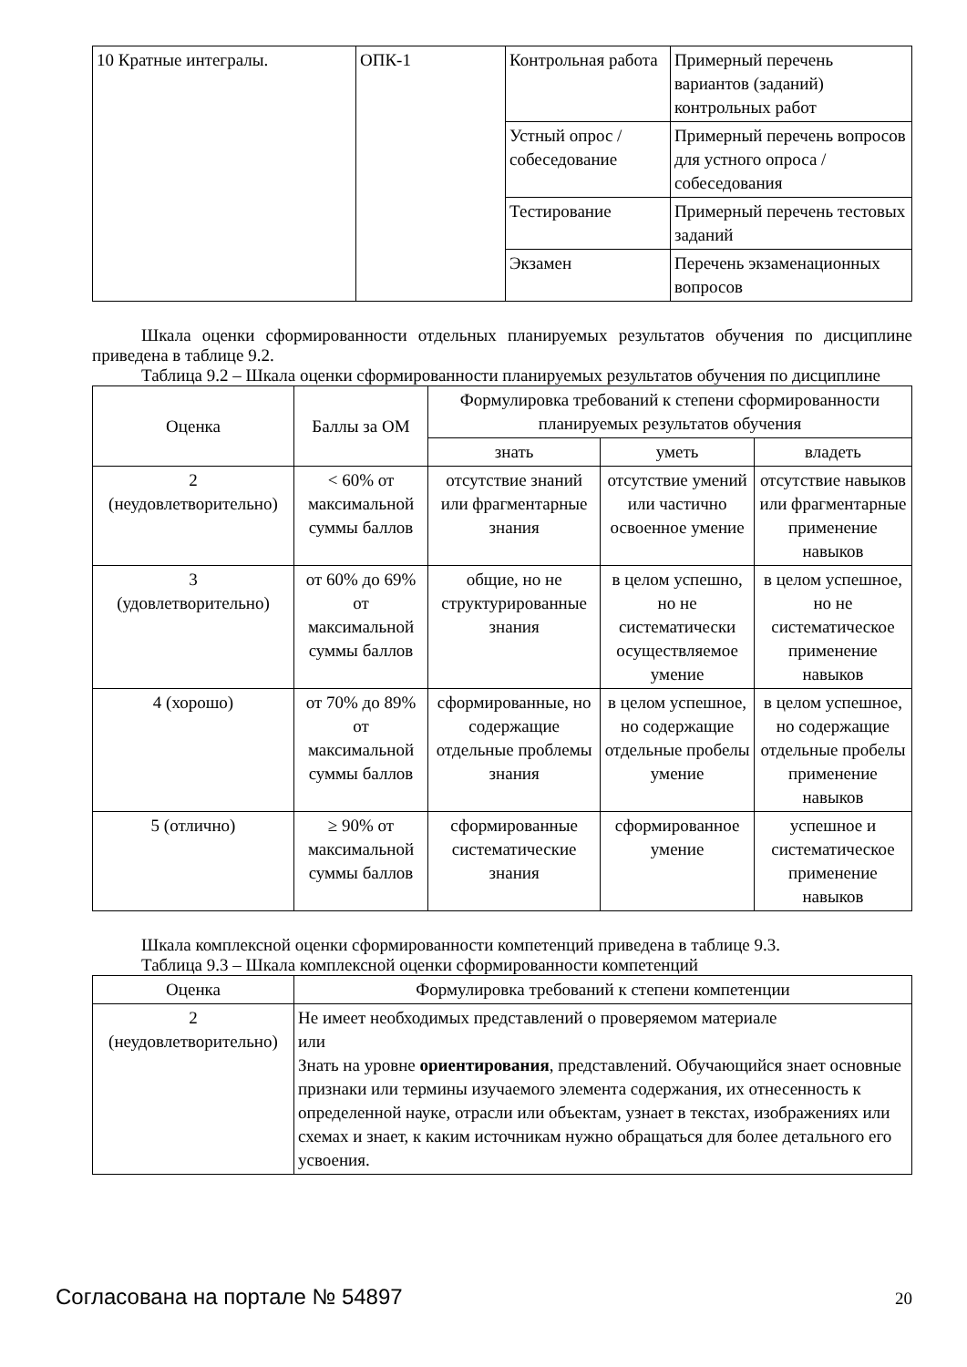| 10 Кратные интегралы. | ОПК-1 | Контрольная работа | Примерный перечень вариантов (заданий) контрольных работ |
| | | Устный опрос / собеседование | Примерный перечень вопросов для устного опроса / собеседования |
| | | Тестирование | Примерный перечень тестовых заданий |
| | | Экзамен | Перечень экзаменационных вопросов |
Шкала оценки сформированности отдельных планируемых результатов обучения по дисциплине приведена в таблице 9.2.
Таблица 9.2 – Шкала оценки сформированности планируемых результатов обучения по дисциплине
| Оценка | Баллы за ОМ | Формулировка требований к степени сформированности планируемых результатов обучения | | |
| --- | --- | --- | --- | --- |
| | | знать | уметь | владеть |
| 2 (неудовлетворительно) | < 60% от максимальной суммы баллов | отсутствие знаний или фрагментарные знания | отсутствие умений или частично освоенное умение | отсутствие навыков или фрагментарные применение навыков |
| 3 (удовлетворительно) | от 60% до 69% от максимальной суммы баллов | общие, но не структурированные знания | в целом успешно, но не систематически осуществляемое умение | в целом успешное, но не систематическое применение навыков |
| 4 (хорошо) | от 70% до 89% от максимальной суммы баллов | сформированные, но содержащие отдельные проблемы знания | в целом успешное, но содержащие отдельные пробелы умение | в целом успешное, но содержащие отдельные пробелы применение навыков |
| 5 (отлично) | ≥ 90% от максимальной суммы баллов | сформированные систематические знания | сформированное умение | успешное и систематическое применение навыков |
Шкала комплексной оценки сформированности компетенций приведена в таблице 9.3.
Таблица 9.3 – Шкала комплексной оценки сформированности компетенций
| Оценка | Формулировка требований к степени компетенции |
| --- | --- |
| 2 (неудовлетворительно) | Не имеет необходимых представлений о проверяемом материале или Знать на уровне ориентирования , представлений. Обучающийся знает основные признаки или термины изучаемого элемента содержания, их отнесенность к определенной науке, отрасли или объектам, узнает в текстах, изображениях или схемах и знает, к каким источникам нужно обращаться для более детального его усвоения. |
Согласована на портале № 54897 20